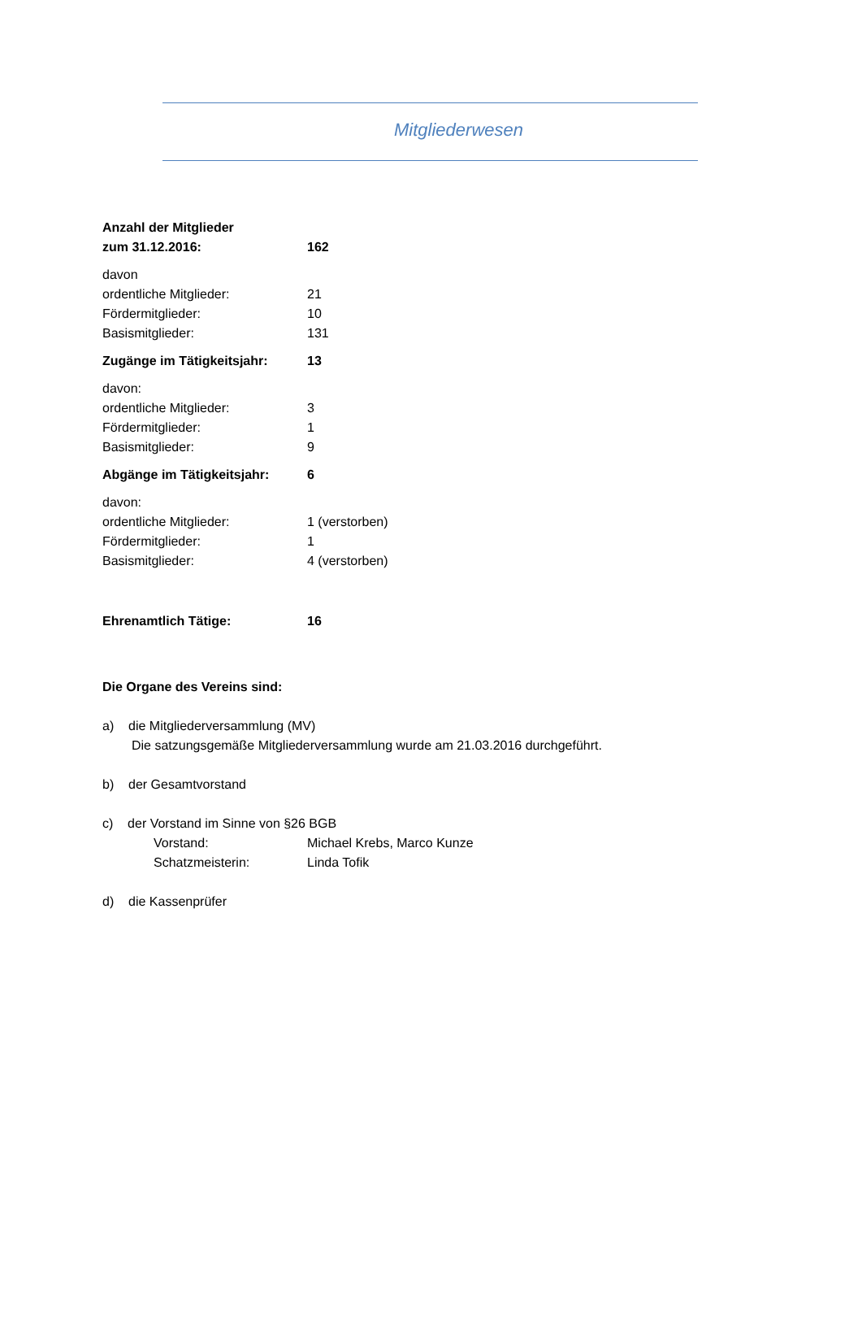Mitgliederwesen
Anzahl der Mitglieder
zum 31.12.2016: 162
davon
ordentliche Mitglieder: 21
Fördermitglieder: 10
Basismitglieder: 131
Zugänge im Tätigkeitsjahr: 13
davon:
ordentliche Mitglieder: 3
Fördermitglieder: 1
Basismitglieder: 9
Abgänge im Tätigkeitsjahr: 6
davon:
ordentliche Mitglieder: 1 (verstorben)
Fördermitglieder: 1
Basismitglieder: 4 (verstorben)
Ehrenamtlich Tätige: 16
Die Organe des Vereins sind:
a) die Mitgliederversammlung (MV)
Die satzungsgemäße Mitgliederversammlung wurde am 21.03.2016 durchgeführt.
b) der Gesamtvorstand
c) der Vorstand im Sinne von §26 BGB
Vorstand: Michael Krebs, Marco Kunze
Schatzmeisterin: Linda Tofik
d) die Kassenprüfer